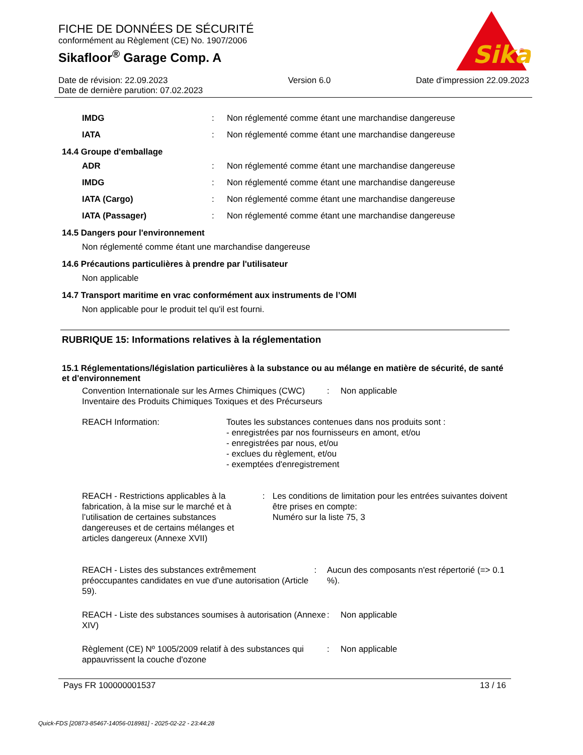FICHE DE DONNÉES DE SÉCURITÉ
conformément au Règlement (CE) No. 1907/2006
Sikafloor<sup>®</sup> Garage Comp. A
Sika
®
Date de révision: 22.09.2023
Date de dernière parution: 07.02.2023
Version 6.0 Date d'impression 22.09.2023
IMDG : Non réglementé comme étant une marchandise dangereuse
IATA : Non réglementé comme étant une marchandise dangereuse
14.4 Groupe d'emballage
ADR : Non réglementé comme étant une marchandise dangereuse
IMDG : Non réglementé comme étant une marchandise dangereuse
IATA (Cargo) : Non réglementé comme étant une marchandise dangereuse
IATA (Passager) : Non réglementé comme étant une marchandise dangereuse
14.5 Dangers pour l'environnement
Non réglementé comme étant une marchandise dangereuse
14.6 Précautions particulières à prendre par l'utilisateur
Non applicable
14.7 Transport maritime en vrac conformément aux instruments de l’OMI
Non applicable pour le produit tel qu'il est fourni.
RUBRIQUE 15: Informations relatives à la réglementation
15.1 Réglementations/législation particulières à la substance ou au mélange en matière de sécurité, de santé et d'environnement
Convention Internationale sur les Armes Chimiques (CWC) Inventaire des Produits Chimiques Toxiques et des Précurseurs
: Non applicable
REACH Information: Toutes les substances contenues dans nos produits sont :
- enregistrées par nos fournisseurs en amont, et/ou
- enregistrées par nous, et/ou
- exclues du règlement, et/ou
- exemptées d'enregistrement
REACH - Restrictions applicables à la fabrication, à la mise sur le marché et à l’utilisation de certaines substances dangereuses et de certains mélanges et articles dangereux (Annexe XVII)
: Les conditions de limitation pour les entrées suivantes doivent être prises en compte:
Numéro sur la liste 75, 3
REACH - Listes des substances extrêmement préoccupantes candidates en vue d'une autorisation (Article 59).
: Aucun des composants n'est répertorié (=> 0.1 %).
REACH - Liste des substances soumises à autorisation (Annexe XIV)
: Non applicable
Règlement (CE) Nº 1005/2009 relatif à des substances qui appauvrissent la couche d'ozone
: Non applicable
Pays FR 100000001537 13 / 16
Quick-FDS [20873-85467-14056-018981] - 2025-02-22 - 23:44:28